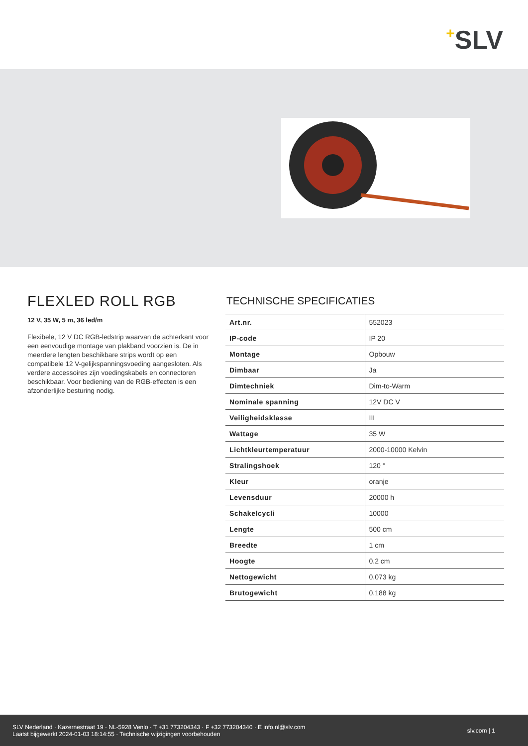+SLV
FLEXLED ROLL RGB
12 V, 35 W, 5 m, 36 led/m
Flexibele, 12 V DC RGB-ledstrip waarvan de achterkant voor een eenvoudige montage van plakband voorzien is. De in meerdere lengten beschikbare strips wordt op een compatibele 12 V-gelijkspanningsvoeding aangesloten. Als verdere accessoires zijn voedingskabels en connectoren beschikbaar. Voor bediening van de RGB-effecten is een afzonderlijke besturing nodig.
TECHNISCHE SPECIFICATIES
| Art.nr. | 552023 |
| IP-code | IP 20 |
| Montage | Opbouw |
| Dimbaar | Ja |
| Dimtechniek | Dim-to-Warm |
| Nominale spanning | 12V DC V |
| Veiligheidsklasse | III |
| Wattage | 35 W |
| Lichtkleurtemperatuur | 2000-10000 Kelvin |
| Stralingshoek | 120 ° |
| Kleur | oranje |
| Levensduur | 20000 h |
| Schakelcycli | 10000 |
| Lengte | 500 cm |
| Breedte | 1 cm |
| Hoogte | 0.2 cm |
| Nettogewicht | 0.073 kg |
| Brutogewicht | 0.188 kg |
SLV Nederland · Kazernestraat 19 · NL-5928 Venlo · T +31 773204343 · F +32 773204340 · E info.nl@slv.com
Laatst bijgewerkt 2024-01-03 18:14:55 · Technische wijzigingen voorbehouden
slv.com | 1